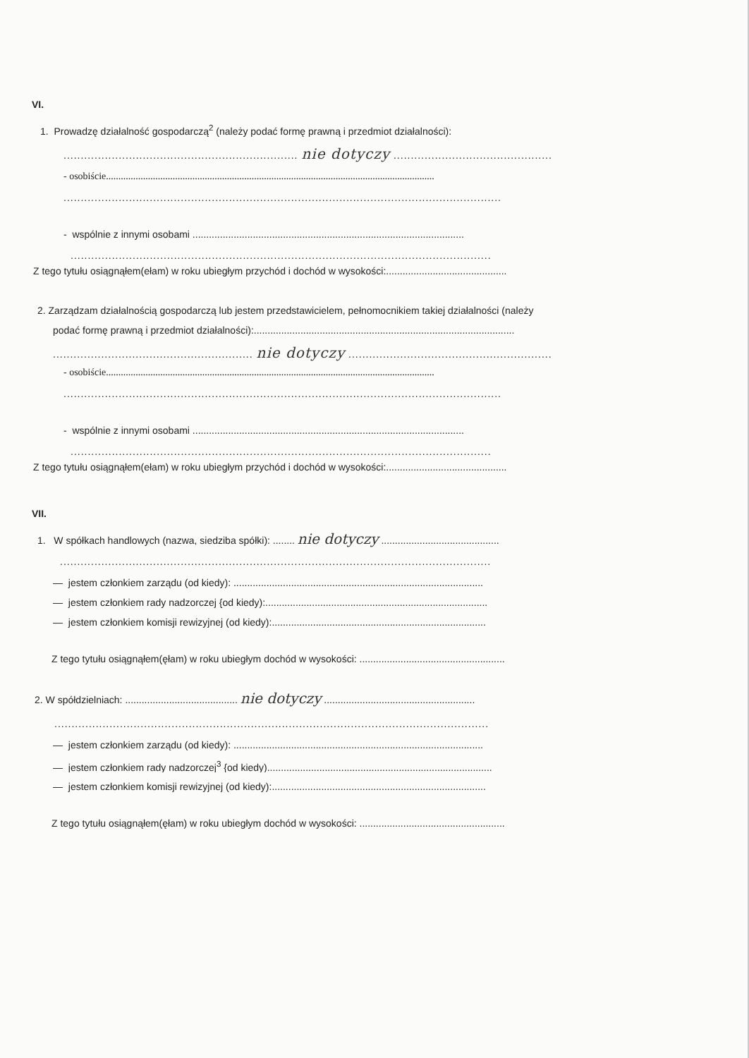VI.
1. Prowadzę działalność gospodarczą<sup>2</sup> (należy podać formę prawną i przedmiot działalności):
.................................................................... nie dotyczy ..............................................
- osobiście.....................................................................................................................................
...............................................................................................................................
- wspólnie z innymi osobami ...................................................................................................
..........................................................................................................................
Z tego tytułu osiągnąłem(ełam) w roku ubiegłym przychód i dochód w wysokości:............................................
2. Zarządzam działalnością gospodarczą lub jestem przedstawicielem, pełnomocnikiem takiej działalności (należy
podać formę prawną i przedmiot działalności):...............................................................................................
.......................................................... nie dotyczy ...........................................................
- osobiście.....................................................................................................................................
...............................................................................................................................
- wspólnie z innymi osobami ...................................................................................................
..........................................................................................................................
Z tego tytułu osiągnąłem(ełam) w roku ubiegłym przychód i dochód w wysokości:............................................
VII.
1. W spółkach handlowych (nazwa, siedziba spółki): ........ nie dotyczy ...........................................
.............................................................................................................................
— jestem członkiem zarządu (od kiedy): ...........................................................................................
— jestem członkiem rady nadzorczej {od kiedy):.................................................................................
— jestem członkiem komisji rewizyjnej (od kiedy):..............................................................................
Z tego tytułu osiągnąłem(ęłam) w roku ubiegłym dochód w wysokości: .....................................................
2. W spółdzielniach: ......................................... nie dotyczy .......................................................
..............................................................................................................................
— jestem członkiem zarządu (od kiedy): ...........................................................................................
— jestem członkiem rady nadzorczej<sup>3</sup> {od kiedy)..................................................................................
— jestem członkiem komisji rewizyjnej (od kiedy):..............................................................................
Z tego tytułu osiągnąłem(ęłam) w roku ubiegłym dochód w wysokości: .....................................................